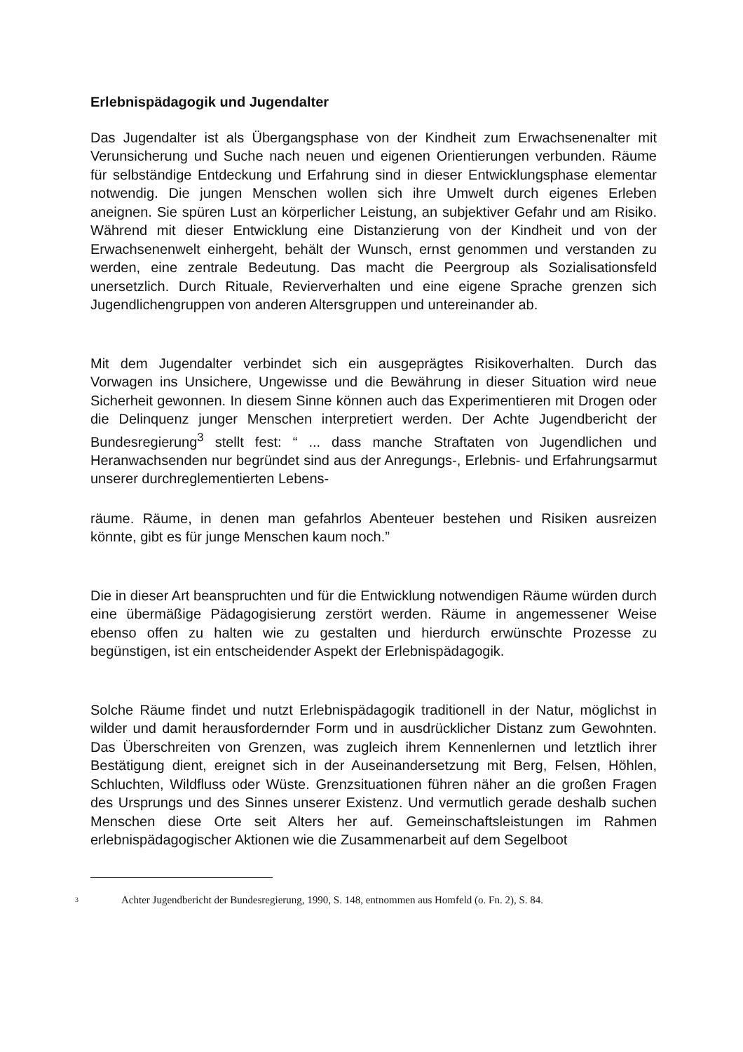Erlebnispädagogik und Jugendalter
Das Jugendalter ist als Übergangsphase von der Kindheit zum Erwachsenenalter mit Verunsicherung und Suche nach neuen und eigenen Orientierungen verbunden. Räume für selbständige Entdeckung und Erfahrung sind in dieser Entwicklungsphase elementar notwendig. Die jungen Menschen wollen sich ihre Umwelt durch eigenes Erleben aneignen. Sie spüren Lust an körperlicher Leistung, an subjektiver Gefahr und am Risiko. Während mit dieser Entwicklung eine Distanzierung von der Kindheit und von der Erwachsenenwelt einhergeht, behält der Wunsch, ernst genommen und verstanden zu werden, eine zentrale Bedeutung. Das macht die Peergroup als Sozialisationsfeld unersetzlich. Durch Rituale, Revierverhalten und eine eigene Sprache grenzen sich Jugendlichengruppen von anderen Altersgruppen und untereinander ab.
Mit dem Jugendalter verbindet sich ein ausgeprägtes Risikoverhalten. Durch das Vorwagen ins Unsichere, Ungewisse und die Bewährung in dieser Situation wird neue Sicherheit gewonnen. In diesem Sinne können auch das Experimentieren mit Drogen oder die Delinquenz junger Menschen interpretiert werden. Der Achte Jugendbericht der Bundesregierung<sup>3</sup> stellt fest: “ ... dass manche Straftaten von Jugendlichen und Heranwachsenden nur begründet sind aus der Anregungs-, Erlebnis- und Erfahrungsarmut unserer durchreglementierten Lebens-
räume. Räume, in denen man gefahrlos Abenteuer bestehen und Risiken ausreizen könnte, gibt es für junge Menschen kaum noch.”
Die in dieser Art beanspruchten und für die Entwicklung notwendigen Räume würden durch eine übermäßige Pädagogisierung zerstört werden. Räume in angemessener Weise ebenso offen zu halten wie zu gestalten und hierdurch erwünschte Prozesse zu begünstigen, ist ein entscheidender Aspekt der Erlebnispädagogik.
Solche Räume findet und nutzt Erlebnispädagogik traditionell in der Natur, möglichst in wilder und damit herausfordernder Form und in ausdrücklicher Distanz zum Gewohnten. Das Überschreiten von Grenzen, was zugleich ihrem Kennenlernen und letztlich ihrer Bestätigung dient, ereignet sich in der Auseinandersetzung mit Berg, Felsen, Höhlen, Schluchten, Wildfluss oder Wüste. Grenzsituationen führen näher an die großen Fragen des Ursprungs und des Sinnes unserer Existenz. Und vermutlich gerade deshalb suchen Menschen diese Orte seit Alters her auf. Gemeinschaftsleistungen im Rahmen erlebnispädagogischer Aktionen wie die Zusammenarbeit auf dem Segelboot
<sup>3</sup> Achter Jugendbericht der Bundesregierung, 1990, S. 148, entnommen aus Homfeld (o. Fn. 2), S. 84.